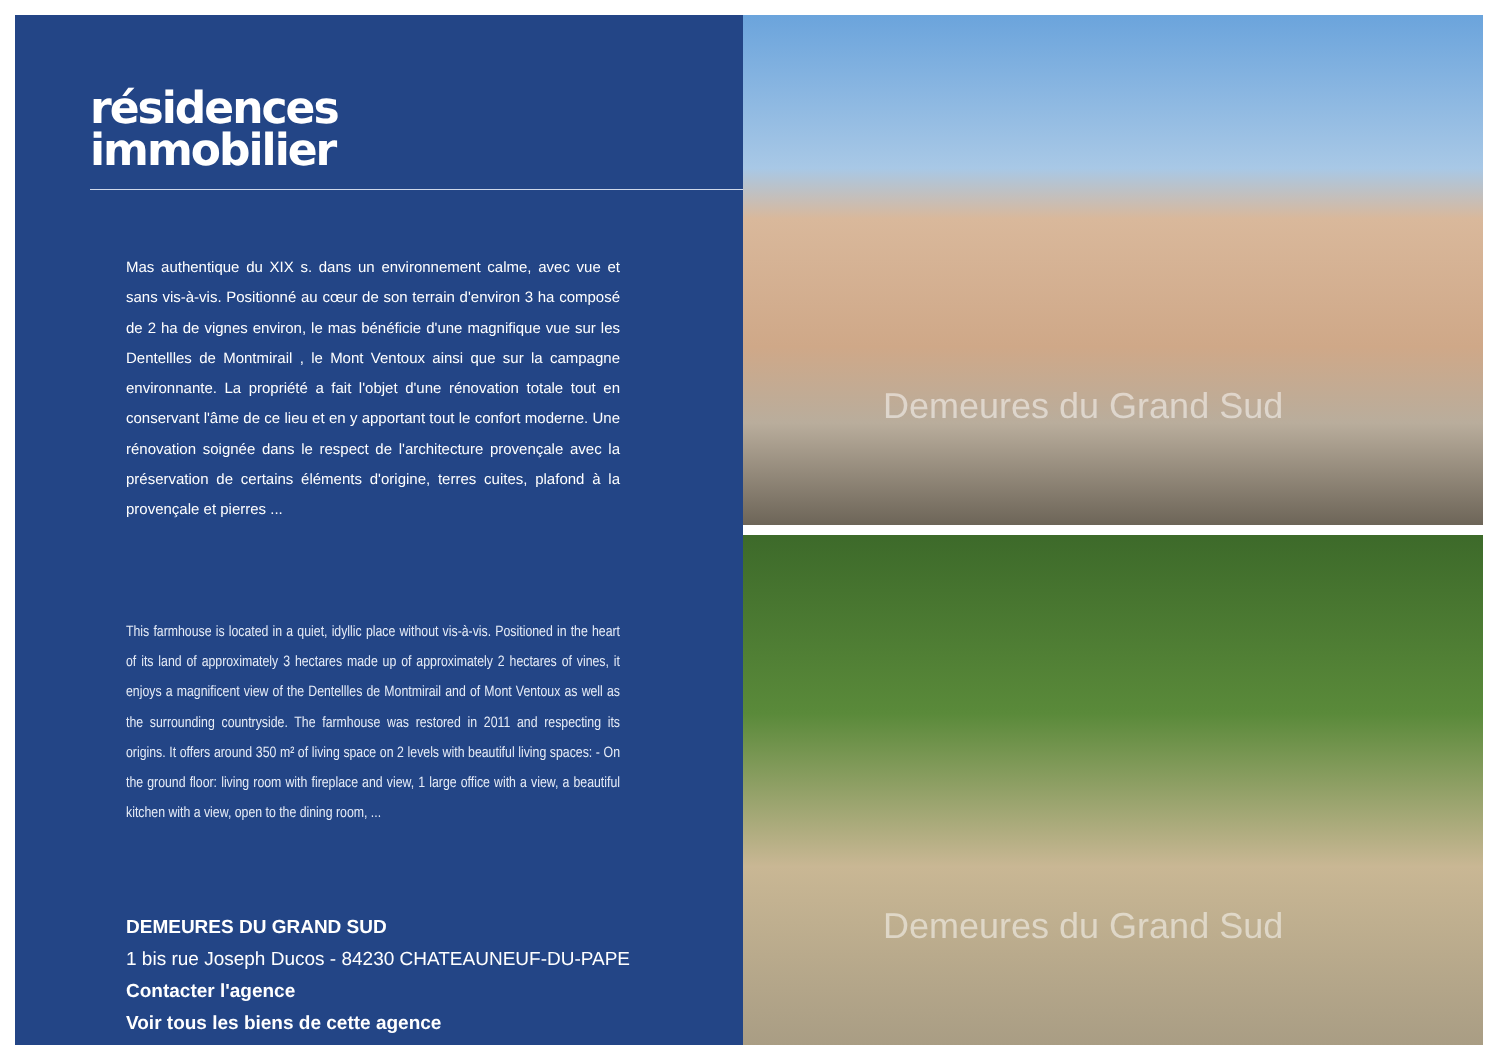résidences
immobilier
Mas authentique du XIX s. dans un environnement calme, avec vue et sans vis-à-vis. Positionné au cœur de son terrain d'environ 3 ha composé de 2 ha de vignes environ, le mas bénéficie d'une magnifique vue sur les Dentellles de Montmirail , le Mont Ventoux ainsi que sur la campagne environnante. La propriété a fait l'objet d'une rénovation totale tout en conservant l'âme de ce lieu et en y apportant tout le confort moderne. Une rénovation soignée dans le respect de l'architecture provençale avec la préservation de certains éléments d'origine, terres cuites, plafond à la provençale et pierres ...
This farmhouse is located in a quiet, idyllic place without vis-à-vis. Positioned in the heart of its land of approximately 3 hectares made up of approximately 2 hectares of vines, it enjoys a magnificent view of the Dentellles de Montmirail and of Mont Ventoux as well as the surrounding countryside. The farmhouse was restored in 2011 and respecting its origins. It offers around 350 m² of living space on 2 levels with beautiful living spaces: - On the ground floor: living room with fireplace and view, 1 large office with a view, a beautiful kitchen with a view, open to the dining room, ...
DEMEURES DU GRAND SUD
1 bis rue Joseph Ducos - 84230 CHATEAUNEUF-DU-PAPE
Contacter l'agence
Voir tous les biens de cette agence
Demeures du Grand Sud
Demeures du Grand Sud